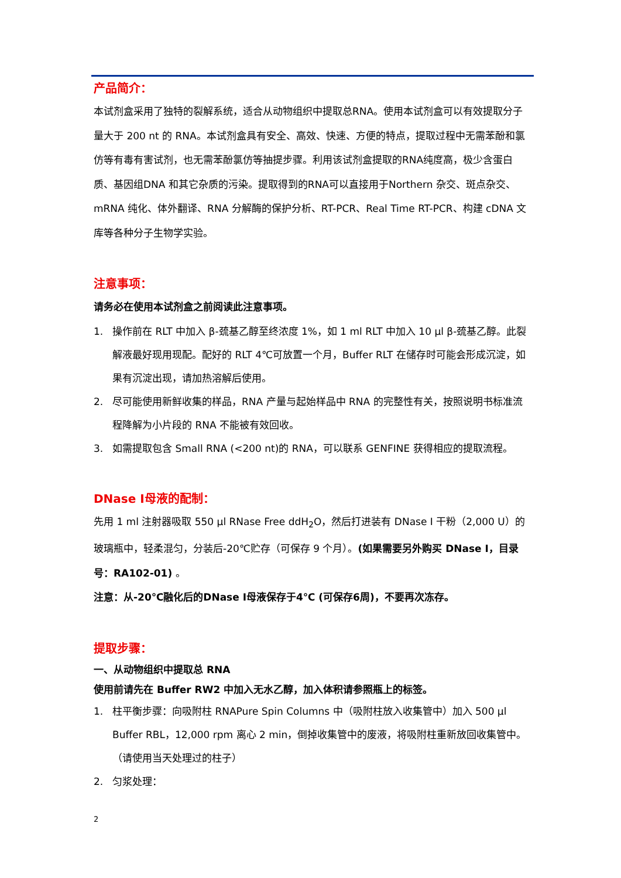产品简介：
本试剂盒采用了独特的裂解系统，适合从动物组织中提取总RNA。使用本试剂盒可以有效提取分子量大于 200 nt 的 RNA。本试剂盒具有安全、高效、快速、方便的特点，提取过程中无需苯酚和氯仿等有毒有害试剂，也无需苯酚氯仿等抽提步骤。利用该试剂盒提取的RNA纯度高，极少含蛋白质、基因组DNA 和其它杂质的污染。提取得到的RNA可以直接用于Northern 杂交、斑点杂交、mRNA 纯化、体外翻译、RNA 分解酶的保护分析、RT-PCR、Real Time RT-PCR、构建 cDNA 文库等各种分子生物学实验。
注意事项：
请务必在使用本试剂盒之前阅读此注意事项。
1. 操作前在 RLT 中加入 β-巯基乙醇至终浓度 1%，如 1 ml RLT 中加入 10 μl β-巯基乙醇。此裂解液最好现用现配。配好的 RLT 4℃可放置一个月，Buffer RLT 在储存时可能会形成沉淀，如果有沉淀出现，请加热溶解后使用。
2. 尽可能使用新鲜收集的样品，RNA 产量与起始样品中 RNA 的完整性有关，按照说明书标准流程降解为小片段的 RNA 不能被有效回收。
3. 如需提取包含 Small RNA (<200 nt)的 RNA，可以联系 GENFINE 获得相应的提取流程。
DNase I母液的配制：
先用 1 ml 注射器吸取 550 μl RNase Free ddH<sub>2</sub>O，然后打进装有 DNase I 干粉（2,000 U）的玻璃瓶中，轻柔混匀，分装后-20℃贮存（可保存 9 个月）。(如果需要另外购买 DNase I，目录号：RA102-01) 。
注意：从-20℃融化后的DNase I母液保存于4℃ (可保存6周)，不要再次冻存。
提取步骤：
一、从动物组织中提取总 RNA
使用前请先在 Buffer RW2 中加入无水乙醇，加入体积请参照瓶上的标签。
1. 柱平衡步骤：向吸附柱 RNAPure Spin Columns 中（吸附柱放入收集管中）加入 500 μl Buffer RBL，12,000 rpm 离心 2 min，倒掉收集管中的废液，将吸附柱重新放回收集管中。（请使用当天处理过的柱子）
2. 匀浆处理：
2